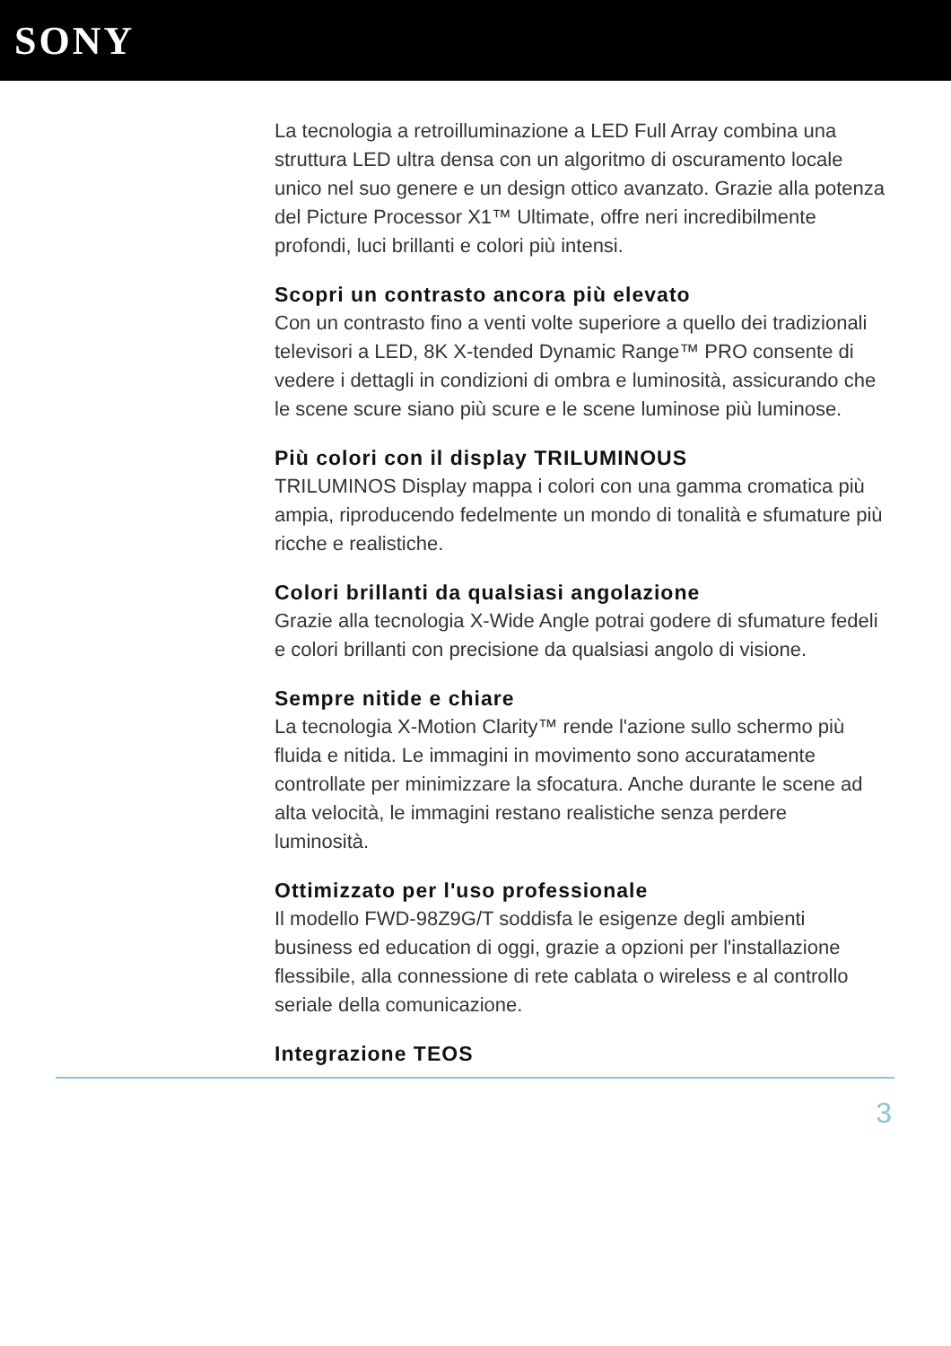SONY
La tecnologia a retroilluminazione a LED Full Array combina una struttura LED ultra densa con un algoritmo di oscuramento locale unico nel suo genere e un design ottico avanzato. Grazie alla potenza del Picture Processor X1™ Ultimate, offre neri incredibilmente profondi, luci brillanti e colori più intensi.
Scopri un contrasto ancora più elevato
Con un contrasto fino a venti volte superiore a quello dei tradizionali televisori a LED, 8K X-tended Dynamic Range™ PRO consente di vedere i dettagli in condizioni di ombra e luminosità, assicurando che le scene scure siano più scure e le scene luminose più luminose.
Più colori con il display TRILUMINOUS
TRILUMINOS Display mappa i colori con una gamma cromatica più ampia, riproducendo fedelmente un mondo di tonalità e sfumature più ricche e realistiche.
Colori brillanti da qualsiasi angolazione
Grazie alla tecnologia X-Wide Angle potrai godere di sfumature fedeli e colori brillanti con precisione da qualsiasi angolo di visione.
Sempre nitide e chiare
La tecnologia X-Motion Clarity™ rende l'azione sullo schermo più fluida e nitida. Le immagini in movimento sono accuratamente controllate per minimizzare la sfocatura. Anche durante le scene ad alta velocità, le immagini restano realistiche senza perdere luminosità.
Ottimizzato per l'uso professionale
Il modello FWD-98Z9G/T soddisfa le esigenze degli ambienti business ed education di oggi, grazie a opzioni per l'installazione flessibile, alla connessione di rete cablata o wireless e al controllo seriale della comunicazione.
Integrazione TEOS
3